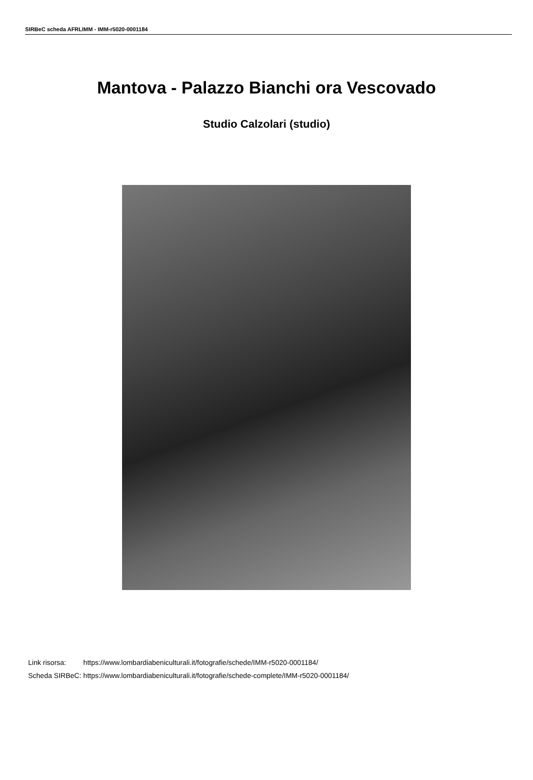SIRBeC scheda AFRLIMM - IMM-r5020-0001184
Mantova - Palazzo Bianchi ora Vescovado
Studio Calzolari (studio)
| Link risorsa: | https://www.lombardiabeniculturali.it/fotografie/schede/IMM-r5020-0001184/ |
| Scheda SIRBeC: | https://www.lombardiabeniculturali.it/fotografie/schede-complete/IMM-r5020-0001184/ |